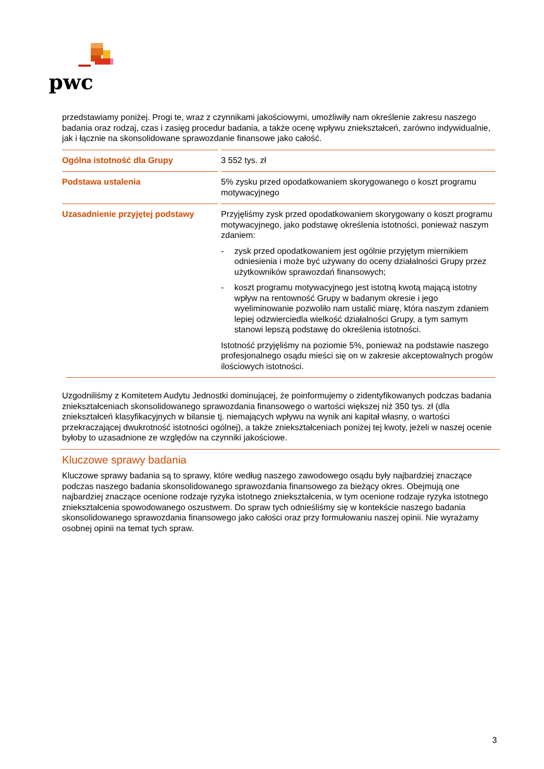pwc
przedstawiamy poniżej. Progi te, wraz z czynnikami jakościowymi, umożliwiły nam określenie zakresu naszego badania oraz rodzaj, czas i zasięg procedur badania, a także ocenę wpływu zniekształceń, zarówno indywidualnie, jak i łącznie na skonsolidowane sprawozdanie finansowe jako całość.
| Ogólna istotność dla Grupy | | 3 552 tys. zł |
| Podstawa ustalenia | | 5% zysku przed opodatkowaniem skorygowanego o koszt programu motywacyjnego |
| Uzasadnienie przyjętej podstawy | | Przyjęliśmy zysk przed opodatkowaniem skorygowany o koszt programu motywacyjnego, jako podstawę określenia istotności, ponieważ naszym zdaniem: - zysk przed opodatkowaniem jest ogólnie przyjętym miernikiem odniesienia i może być używany do oceny działalności Grupy przez użytkowników sprawozdań finansowych; - koszt programu motywacyjnego jest istotną kwotą mającą istotny wpływ na rentowność Grupy w badanym okresie i jego wyeliminowanie pozwoliło nam ustalić miarę, która naszym zdaniem lepiej odzwierciedla wielkość działalności Grupy, a tym samym stanowi lepszą podstawę do określenia istotności. Istotność przyjęliśmy na poziomie 5%, ponieważ na podstawie naszego profesjonalnego osądu mieści się on w zakresie akceptowalnych progów ilościowych istotności. |
Uzgodniliśmy z Komitetem Audytu Jednostki dominującej, że poinformujemy o zidentyfikowanych podczas badania zniekształceniach skonsolidowanego sprawozdania finansowego o wartości większej niż 350 tys. zł (dla zniekształceń klasyfikacyjnych w bilansie tj. niemających wpływu na wynik ani kapitał własny, o wartości przekraczającej dwukrotność istotności ogólnej), a także zniekształceniach poniżej tej kwoty, jeżeli w naszej ocenie byłoby to uzasadnione ze względów na czynniki jakościowe.
Kluczowe sprawy badania
Kluczowe sprawy badania są to sprawy, które według naszego zawodowego osądu były najbardziej znaczące podczas naszego badania skonsolidowanego sprawozdania finansowego za bieżący okres. Obejmują one najbardziej znaczące ocenione rodzaje ryzyka istotnego zniekształcenia, w tym ocenione rodzaje ryzyka istotnego zniekształcenia spowodowanego oszustwem. Do spraw tych odnieśliśmy się w kontekście naszego badania skonsolidowanego sprawozdania finansowego jako całości oraz przy formułowaniu naszej opinii. Nie wyrażamy osobnej opinii na temat tych spraw.
3